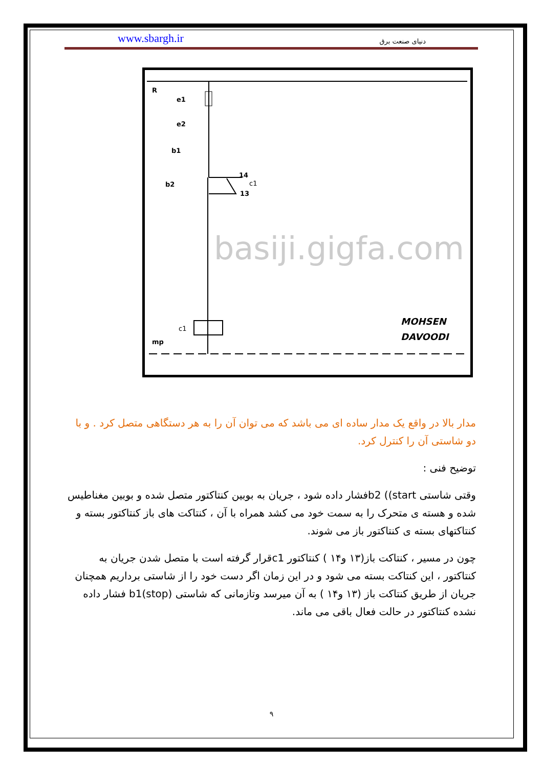www.sbargh.ir دنیای صنعت برق
R
e1
e2
b1
b2
14
13
c1
c1
mp
MOHSEN
DAVOODI
basiji.gigfa.com
مدار بالا در واقع یک مدار ساده ای می باشد که می توان آن را به هر دستگاهی متصل کرد . و با دو شاستی آن را کنترل کرد.
توضیح فنی :
وقتی شاستی b2 ((startفشار داده شود ، جریان به بوبین کنتاکتور متصل شده و بوبین مغناطیس شده و هسته ی متحرک را به سمت خود می کشد همراه با آن ، کنتاکت های باز کنتاکتور بسته و کنتاکتهای بسته ی کنتاکتور باز می شوند.
چون در مسیر ، کنتاکت باز(۱۳ و۱۴ ) کنتاکتور c1قرار گرفته است با متصل شدن جریان به کنتاکتور ، این کنتاکت بسته می شود و در این زمان اگر دست خود را از شاستی برداریم همچنان جریان از طریق کنتاکت باز (۱۳ و۱۴ ) به آن میرسد وتازمانی که شاستی b1(stop) فشار داده نشده کنتاکتور در حالت فعال باقی می ماند.
۹